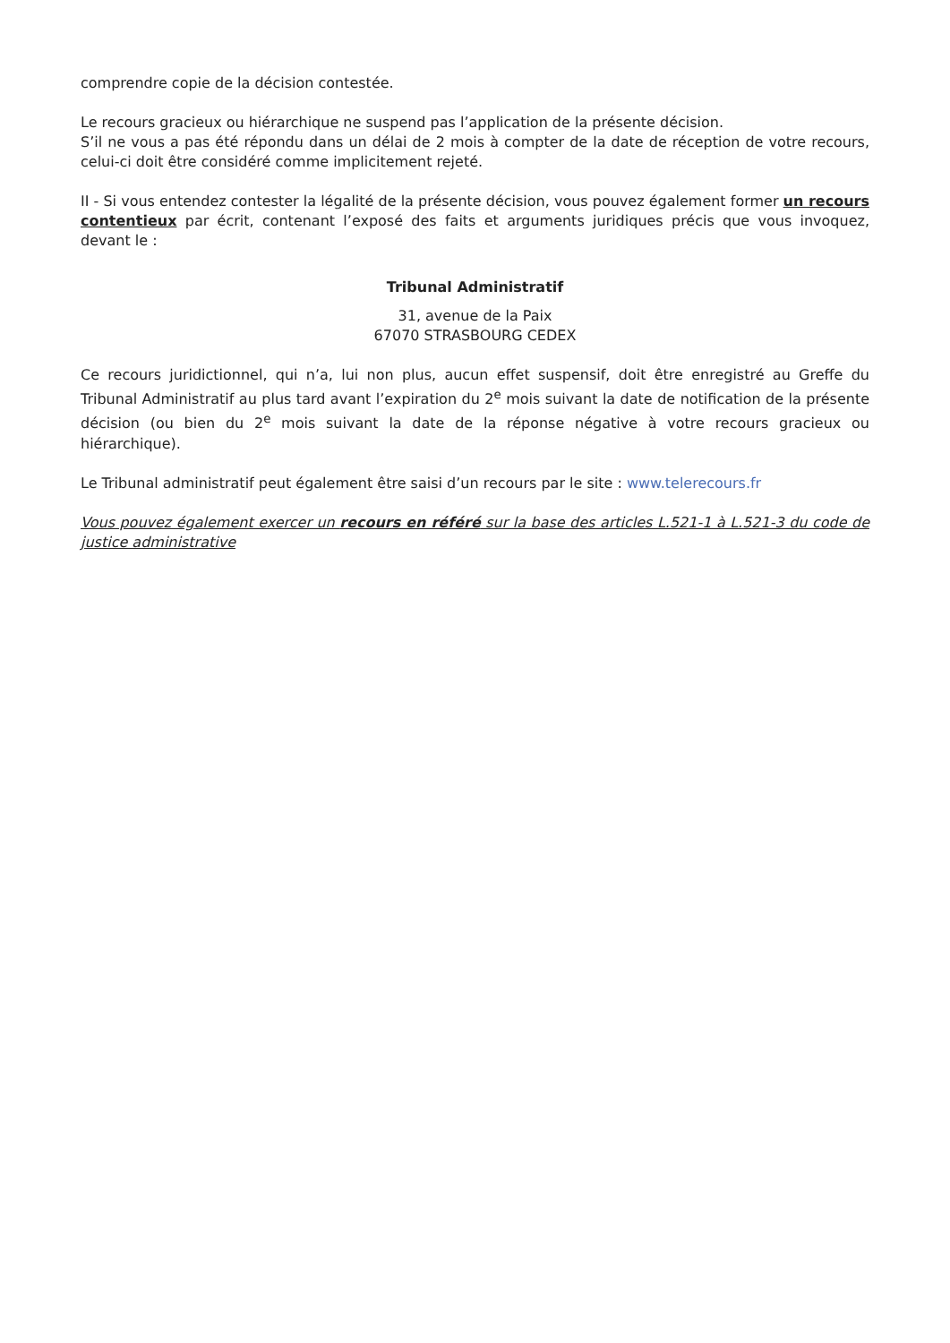comprendre copie de la décision contestée.
Le recours gracieux ou hiérarchique ne suspend pas l’application de la présente décision.
S’il ne vous a pas été répondu dans un délai de 2 mois à compter de la date de réception de votre recours, celui-ci doit être considéré comme implicitement rejeté.
II - Si vous entendez contester la légalité de la présente décision, vous pouvez également former un recours contentieux par écrit, contenant l’exposé des faits et arguments juridiques précis que vous invoquez, devant le :
Tribunal Administratif
31, avenue de la Paix
67070 STRASBOURG CEDEX
Ce recours juridictionnel, qui n’a, lui non plus, aucun effet suspensif, doit être enregistré au Greffe du Tribunal Administratif au plus tard avant l’expiration du 2<sup>e</sup> mois suivant la date de notification de la présente décision (ou bien du 2<sup>e</sup> mois suivant la date de la réponse négative à votre recours gracieux ou hiérarchique).
Le Tribunal administratif peut également être saisi d’un recours par le site : www.telerecours.fr
Vous pouvez également exercer un recours en référé sur la base des articles L.521-1 à L.521-3 du code de justice administrative